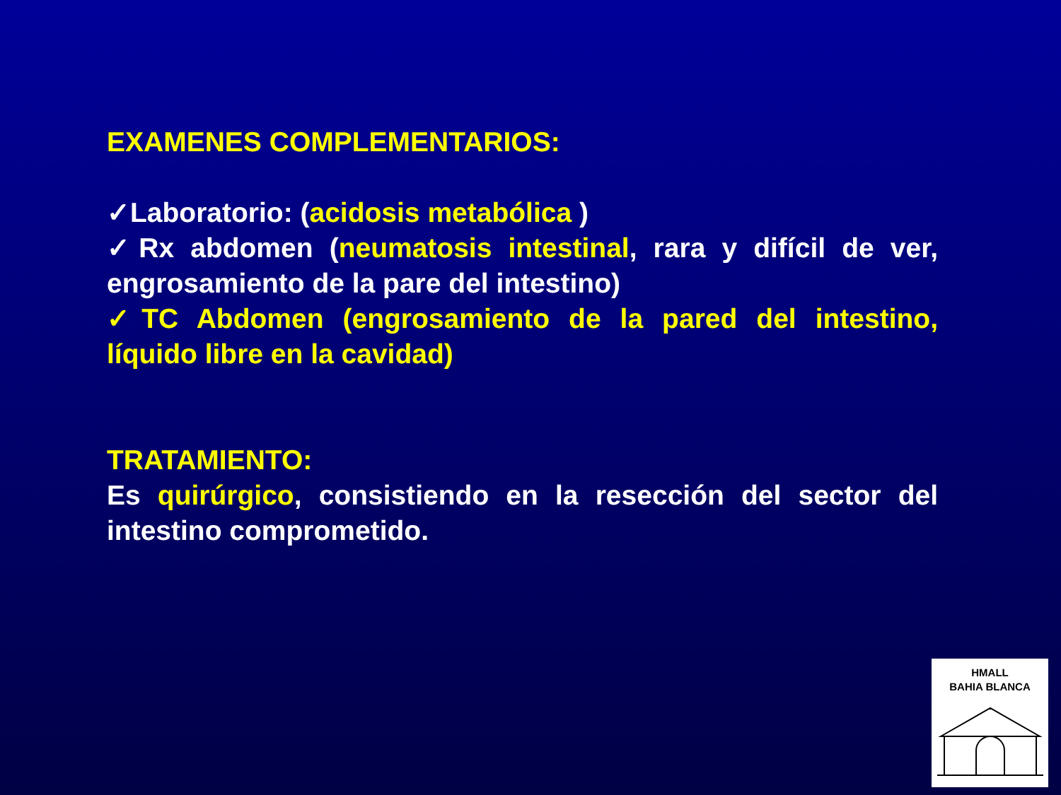EXAMENES COMPLEMENTARIOS:
✓Laboratorio: (acidosis metabólica )
✓Rx abdomen (neumatosis intestinal, rara y difícil de ver, engrosamiento de la pare del intestino)
✓TC Abdomen (engrosamiento de la pared del intestino, líquido libre en la cavidad)
TRATAMIENTO:
Es quirúrgico, consistiendo en la resección del sector del intestino comprometido.
HMALL
BAHIA BLANCA